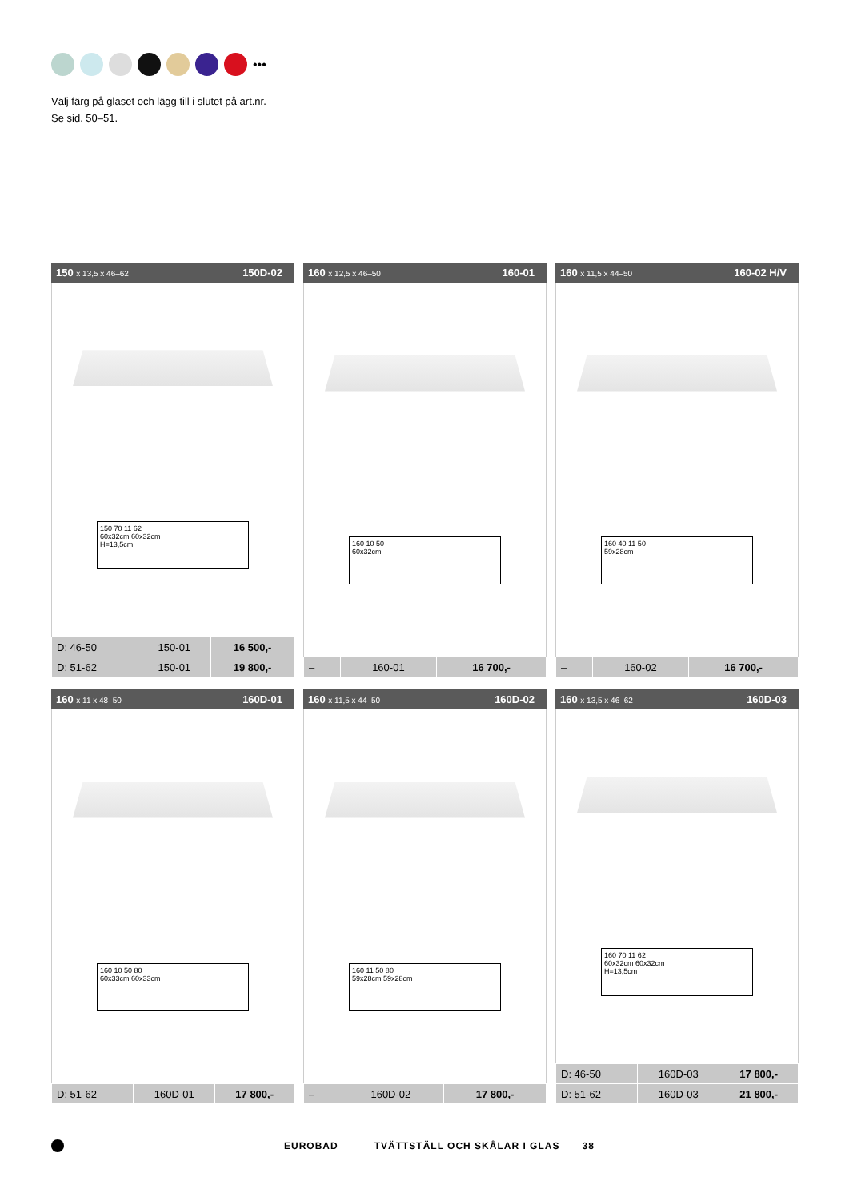•••
Välj färg på glaset och lägg till i slutet på art.nr.
Se sid. 50–51.
150 x 13,5 x 46–62 150D-02
150 70 11 62
60x32cm 60x32cm
H=13,5cm
| D: 46-50 | 150-01 | 16 500,- |
| D: 51-62 | 150-01 | 19 800,- |
160 x 12,5 x 46–50 160-01
160 10 50
60x32cm
| – | 160-01 | 16 700,- |
160 x 11,5 x 44–50 160-02 H/V
160 40 11 50
59x28cm
| – | 160-02 | 16 700,- |
160 x 11 x 48–50 160D-01
160 10 50 80
60x33cm 60x33cm
| D: 51-62 | 160D-01 | 17 800,- |
160 x 11,5 x 44–50 160D-02
160 11 50 80
59x28cm 59x28cm
| – | 160D-02 | 17 800,- |
160 x 13,5 x 46–62 160D-03
160 70 11 62
60x32cm 60x32cm
H=13,5cm
| D: 46-50 | 160D-03 | 17 800,- |
| D: 51-62 | 160D-03 | 21 800,- |
EUROBAD TVÄTTSTÄLL OCH SKÅLAR I GLAS 38